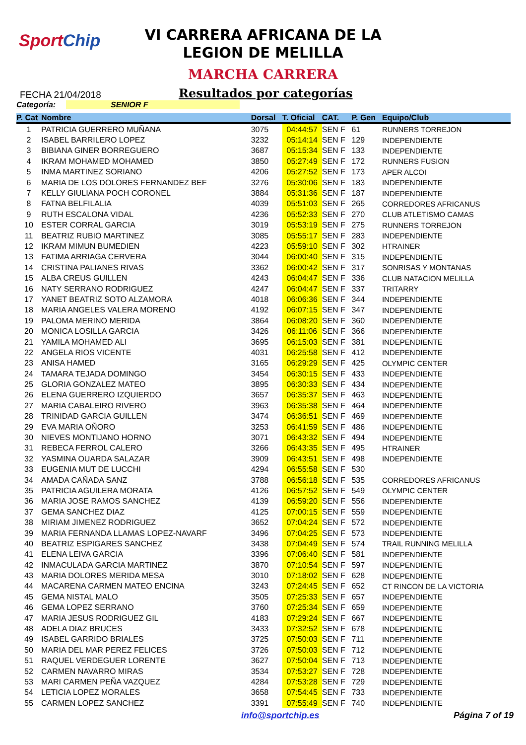SportChip
VI CARRERA AFRICANA DE LA
LEGION DE MELILLA
MARCHA CARRERA
FECHA 21/04/2018
Resultados por categorías
Categoría: SENIOR F
| P. Cat | Nombre | Dorsal | T. Oficial | CAT. | P. Gen | Equipo/Club |
| --- | --- | --- | --- | --- | --- | --- |
| 1 | PATRICIA GUERRERO MUÑANA | 3075 | 04:44:57 | SEN F | 61 | RUNNERS TORREJON |
| 2 | ISABEL BARRILERO LOPEZ | 3232 | 05:14:14 | SEN F | 129 | INDEPENDIENTE |
| 3 | BIBIANA GINER BORREGUERO | 3687 | 05:15:34 | SEN F | 133 | INDEPENDIENTE |
| 4 | IKRAM MOHAMED MOHAMED | 3850 | 05:27:49 | SEN F | 172 | RUNNERS FUSION |
| 5 | INMA MARTINEZ SORIANO | 4206 | 05:27:52 | SEN F | 173 | APER ALCOI |
| 6 | MARIA DE LOS DOLORES FERNANDEZ BEF | 3276 | 05:30:06 | SEN F | 183 | INDEPENDIENTE |
| 7 | KELLY GIULIANA POCH CORONEL | 3884 | 05:31:36 | SEN F | 187 | INDEPENDIENTE |
| 8 | FATNA BELFILALIA | 4039 | 05:51:03 | SEN F | 265 | CORREDORES AFRICANUS |
| 9 | RUTH ESCALONA VIDAL | 4236 | 05:52:33 | SEN F | 270 | CLUB ATLETISMO CAMAS |
| 10 | ESTER CORRAL GARCIA | 3019 | 05:53:19 | SEN F | 275 | RUNNERS TORREJON |
| 11 | BEATRIZ RUBIO MARTINEZ | 3085 | 05:55:17 | SEN F | 283 | INDEPENDIENTE |
| 12 | IKRAM MIMUN BUMEDIEN | 4223 | 05:59:10 | SEN F | 302 | HTRAINER |
| 13 | FATIMA ARRIAGA CERVERA | 3044 | 06:00:40 | SEN F | 315 | INDEPENDIENTE |
| 14 | CRISTINA PALIANES RIVAS | 3362 | 06:00:42 | SEN F | 317 | SONRISAS Y MONTANAS |
| 15 | ALBA CREUS GUILLEN | 4243 | 06:04:47 | SEN F | 336 | CLUB NATACION MELILLA |
| 16 | NATY SERRANO RODRIGUEZ | 4247 | 06:04:47 | SEN F | 337 | TRITARRY |
| 17 | YANET BEATRIZ SOTO ALZAMORA | 4018 | 06:06:36 | SEN F | 344 | INDEPENDIENTE |
| 18 | MARIA ANGELES VALERA MORENO | 4192 | 06:07:15 | SEN F | 347 | INDEPENDIENTE |
| 19 | PALOMA MERINO MERIDA | 3864 | 06:08:20 | SEN F | 360 | INDEPENDIENTE |
| 20 | MONICA LOSILLA GARCIA | 3426 | 06:11:06 | SEN F | 366 | INDEPENDIENTE |
| 21 | YAMILA MOHAMED ALI | 3695 | 06:15:03 | SEN F | 381 | INDEPENDIENTE |
| 22 | ANGELA RIOS VICENTE | 4031 | 06:25:58 | SEN F | 412 | INDEPENDIENTE |
| 23 | ANISA HAMED | 3165 | 06:29:29 | SEN F | 425 | OLYMPIC CENTER |
| 24 | TAMARA TEJADA DOMINGO | 3454 | 06:30:15 | SEN F | 433 | INDEPENDIENTE |
| 25 | GLORIA GONZALEZ MATEO | 3895 | 06:30:33 | SEN F | 434 | INDEPENDIENTE |
| 26 | ELENA GUERRERO IZQUIERDO | 3657 | 06:35:37 | SEN F | 463 | INDEPENDIENTE |
| 27 | MARIA CABALEIRO RIVERO | 3963 | 06:35:38 | SEN F | 464 | INDEPENDIENTE |
| 28 | TRINIDAD GARCIA GUILLEN | 3474 | 06:36:51 | SEN F | 469 | INDEPENDIENTE |
| 29 | EVA MARIA OÑORO | 3253 | 06:41:59 | SEN F | 486 | INDEPENDIENTE |
| 30 | NIEVES MONTIJANO HORNO | 3071 | 06:43:32 | SEN F | 494 | INDEPENDIENTE |
| 31 | REBECA FERROL CALERO | 3266 | 06:43:35 | SEN F | 495 | HTRAINER |
| 32 | YASMINA OUARDA SALAZAR | 3909 | 06:43:51 | SEN F | 498 | INDEPENDIENTE |
| 33 | EUGENIA MUT DE LUCCHI | 4294 | 06:55:58 | SEN F | 530 | |
| 34 | AMADA CAÑADA SANZ | 3788 | 06:56:18 | SEN F | 535 | CORREDORES AFRICANUS |
| 35 | PATRICIA AGUILERA MORATA | 4126 | 06:57:52 | SEN F | 549 | OLYMPIC CENTER |
| 36 | MARIA JOSE RAMOS SANCHEZ | 4139 | 06:59:20 | SEN F | 556 | INDEPENDIENTE |
| 37 | GEMA SANCHEZ DIAZ | 4125 | 07:00:15 | SEN F | 559 | INDEPENDIENTE |
| 38 | MIRIAM JIMENEZ RODRIGUEZ | 3652 | 07:04:24 | SEN F | 572 | INDEPENDIENTE |
| 39 | MARIA FERNANDA LLAMAS LOPEZ-NAVARF | 3496 | 07:04:25 | SEN F | 573 | INDEPENDIENTE |
| 40 | BEATRIZ ESPIGARES SANCHEZ | 3438 | 07:04:49 | SEN F | 574 | TRAIL RUNNING MELILLA |
| 41 | ELENA LEIVA GARCIA | 3396 | 07:06:40 | SEN F | 581 | INDEPENDIENTE |
| 42 | INMACULADA GARCIA MARTINEZ | 3870 | 07:10:54 | SEN F | 597 | INDEPENDIENTE |
| 43 | MARIA DOLORES MERIDA MESA | 3010 | 07:18:02 | SEN F | 628 | INDEPENDIENTE |
| 44 | MACARENA CARMEN MATEO ENCINA | 3243 | 07:24:45 | SEN F | 652 | CT RINCON DE LA VICTORIA |
| 45 | GEMA NISTAL MALO | 3505 | 07:25:33 | SEN F | 657 | INDEPENDIENTE |
| 46 | GEMA LOPEZ SERRANO | 3760 | 07:25:34 | SEN F | 659 | INDEPENDIENTE |
| 47 | MARIA JESUS RODRIGUEZ GIL | 4183 | 07:29:24 | SEN F | 667 | INDEPENDIENTE |
| 48 | ADELA DIAZ BRUCES | 3433 | 07:32:52 | SEN F | 678 | INDEPENDIENTE |
| 49 | ISABEL GARRIDO BRIALES | 3725 | 07:50:03 | SEN F | 711 | INDEPENDIENTE |
| 50 | MARIA DEL MAR PEREZ FELICES | 3726 | 07:50:03 | SEN F | 712 | INDEPENDIENTE |
| 51 | RAQUEL VERDEGUER LORENTE | 3627 | 07:50:04 | SEN F | 713 | INDEPENDIENTE |
| 52 | CARMEN NAVARRO MIRAS | 3534 | 07:53:27 | SEN F | 728 | INDEPENDIENTE |
| 53 | MARI CARMEN PEÑA VAZQUEZ | 4284 | 07:53:28 | SEN F | 729 | INDEPENDIENTE |
| 54 | LETICIA LOPEZ MORALES | 3658 | 07:54:45 | SEN F | 733 | INDEPENDIENTE |
| 55 | CARMEN LOPEZ SANCHEZ | 3391 | 07:55:49 | SEN F | 740 | INDEPENDIENTE |
info@sportchip.es Página 7 of 19